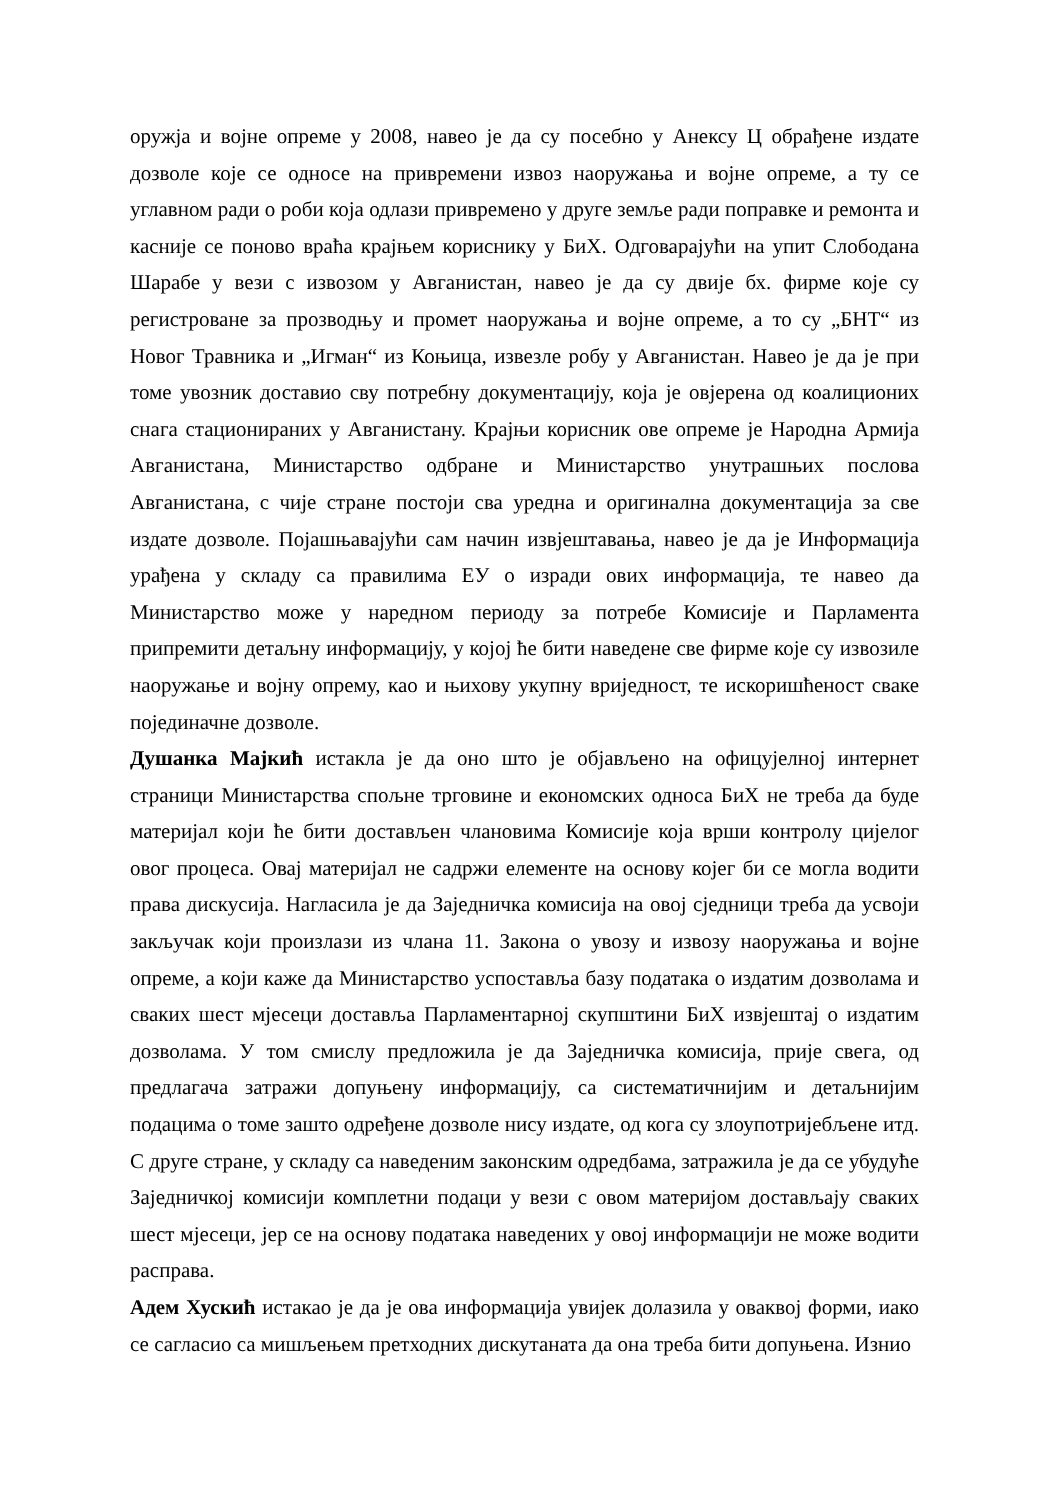оружја и војне опреме у 2008, навео је да су посебно у Анексу Ц обрађене издате дозволе које се односе на привремени извоз наоружања и војне опреме, а ту се углавном ради о роби која одлази привремено у друге земље ради поправке и ремонта и касније се поново враћа крајњем кориснику у БиХ. Одговарајући на упит Слободана Шарабе у вези с извозом у Авганистан, навео је да су двије бх. фирме које су регистроване за прозводњу и промет наоружања и војне опреме, а то су „БНТ“ из Новог Травника и „Игман“ из Коњица, извезле робу у Авганистан. Навео је да је при томе увозник доставио сву потребну документацију, која је овјерена од коалиционих снага стационираних у Авганистану. Крајњи корисник ове опреме је Народна Армија Авганистана, Министарство одбране и Министарство унутрашњих послова Авганистана, с чије стране постоји сва уредна и оригинална документација за све издате дозволе. Појашњавајући сам начин извјештавања, навео је да је Информација урађена у складу са правилима ЕУ о изради ових информација, те навео да Министарство може у наредном периоду за потребе Комисије и Парламента припремити детаљну информацију, у којој ће бити наведене све фирме које су извозиле наоружање и војну опрему, као и њихову укупну вриједност, те искоришћеност сваке појединачне дозволе.
Душанка Мајкић истакла је да оно што је објављено на офицујелној интернет страници Министарства спољне трговине и економских односа БиХ не треба да буде материјал који ће бити достављен члановима Комисије која врши контролу цијелог овог процеса. Овај материјал не садржи елементе на основу којег би се могла водити права дискусија. Нагласила је да Заједничка комисија на овој сједници треба да усвоји закључак који произлази из члана 11. Закона о увозу и извозу наоружања и војне опреме, а који каже да Министарство успоставља базу података о издатим дозволама и сваких шест мјесеци доставља Парламентарној скупштини БиХ извјештај о издатим дозволама. У том смислу предложила је да Заједничка комисија, прије свега, од предлагача затражи допуњену информацију, са систематичнијим и детаљнијим подацима о томе зашто одређене дозволе нису издате, од кога су злоупотријебљене итд. С друге стране, у складу са наведеним законским одредбама, затражила је да се убудуће Заједничкој комисији комплетни подаци у вези с овом материјом достављају сваких шест мјесеци, јер се на основу података наведених у овој информацији не може водити расправа.
Адем Хускић истакао је да је ова информација увијек долазила у оваквој форми, иако се сагласио са мишљењем претходних дискутаната да она треба бити допуњена. Изнио